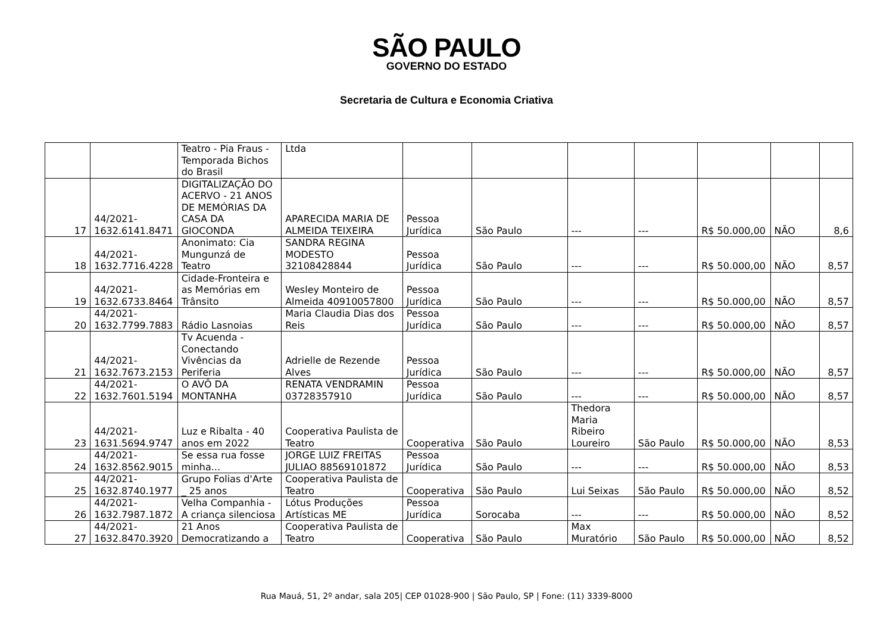SÃO PAULO
GOVERNO DO ESTADO
Secretaria de Cultura e Economia Criativa
| | | Teatro - Pia Fraus - Temporada Bichos do Brasil | Ltda | | | | | | | |
| 17 | 44/2021-1632.6141.8471 | DIGITALIZAÇÃO DO ACERVO - 21 ANOS DE MEMÓRIAS DA CASA DA GIOCONDA | APARECIDA MARIA DE ALMEIDA TEIXEIRA | Pessoa Jurídica | São Paulo | --- | --- | R$ 50.000,00 | NÃO | 8,6 |
| 18 | 44/2021-1632.7716.4228 | Anonimato: Cia Mungunzá de Teatro | SANDRA REGINA MODESTO 32108428844 | Pessoa Jurídica | São Paulo | --- | --- | R$ 50.000,00 | NÃO | 8,57 |
| 19 | 44/2021-1632.6733.8464 | Cidade-Fronteira e as Memórias em Trânsito | Wesley Monteiro de Almeida 40910057800 | Pessoa Jurídica | São Paulo | --- | --- | R$ 50.000,00 | NÃO | 8,57 |
| 20 | 44/2021-1632.7799.7883 | Rádio Lasnoias | Maria Claudia Dias dos Reis | Pessoa Jurídica | São Paulo | --- | --- | R$ 50.000,00 | NÃO | 8,57 |
| 21 | 44/2021-1632.7673.2153 | Tv Acuenda - Conectando Vivências da Periferia | Adrielle de Rezende Alves | Pessoa Jurídica | São Paulo | --- | --- | R$ 50.000,00 | NÃO | 8,57 |
| 22 | 44/2021-1632.7601.5194 | O AVÔ DA MONTANHA | RENATA VENDRAMIN 03728357910 | Pessoa Jurídica | São Paulo | --- | --- | R$ 50.000,00 | NÃO | 8,57 |
| 23 | 44/2021-1631.5694.9747 | Luz e Ribalta - 40 anos em 2022 | Cooperativa Paulista de Teatro | Cooperativa | São Paulo | Thedora Maria Ribeiro Loureiro | São Paulo | R$ 50.000,00 | NÃO | 8,53 |
| 24 | 44/2021-1632.8562.9015 | Se essa rua fosse minha... | JORGE LUIZ FREITAS JULIAO 88569101872 | Pessoa Jurídica | São Paulo | --- | --- | R$ 50.000,00 | NÃO | 8,53 |
| 25 | 44/2021-1632.8740.1977 | Grupo Folias d'Arte _ 25 anos | Cooperativa Paulista de Teatro | Cooperativa | São Paulo | Lui Seixas | São Paulo | R$ 50.000,00 | NÃO | 8,52 |
| 26 | 44/2021-1632.7987.1872 | Velha Companhia - A criança silenciosa | Lótus Produções Artísticas ME | Pessoa Jurídica | Sorocaba | --- | --- | R$ 50.000,00 | NÃO | 8,52 |
| 27 | 44/2021-1632.8470.3920 | 21 Anos Democratizando a | Cooperativa Paulista de Teatro | Cooperativa | São Paulo | Max Muratório | São Paulo | R$ 50.000,00 | NÃO | 8,52 |
Rua Mauá, 51, 2º andar, sala 205| CEP 01028-900 | São Paulo, SP | Fone: (11) 3339-8000